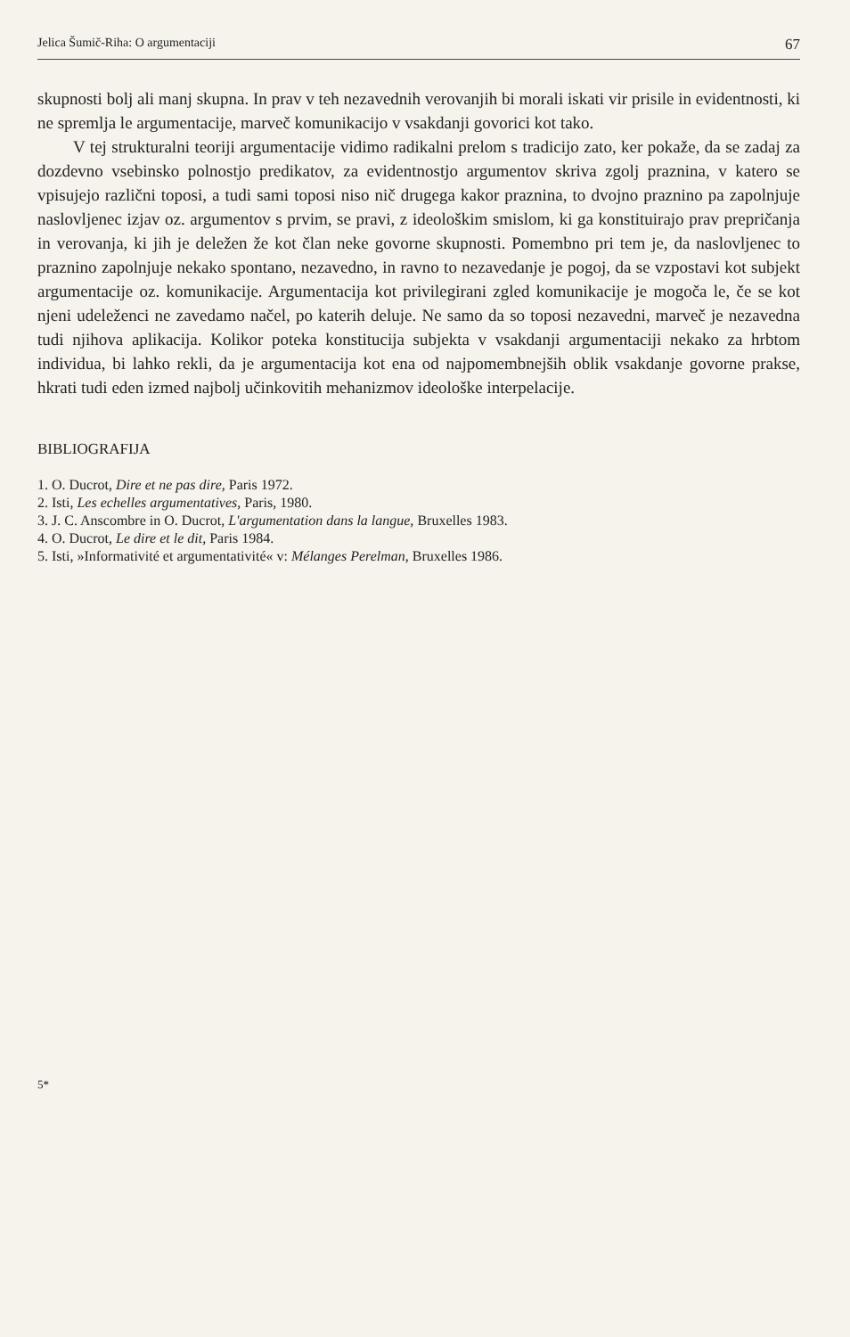Jelica Šumič-Riha: O argumentaciji 67
skupnosti bolj ali manj skupna. In prav v teh nezavednih verovanjih bi morali iskati vir prisile in evidentnosti, ki ne spremlja le argumentacije, marveč komunikacijo v vsakdanji govorici kot tako.
V tej strukturalni teoriji argumentacije vidimo radikalni prelom s tradicijo zato, ker pokaže, da se zadaj za dozdevno vsebinsko polnostjo predikatov, za evidentnostjo argumentov skriva zgolj praznina, v katero se vpisujejo različni toposi, a tudi sami toposi niso nič drugega kakor praznina, to dvojno praznino pa zapolnjuje naslovljenec izjav oz. argumentov s prvim, se pravi, z ideološkim smislom, ki ga konstituirajo prav prepričanja in verovanja, ki jih je deležen že kot član neke govorne skupnosti. Pomembno pri tem je, da naslovljenec to praznino zapolnjuje nekako spontano, nezavedno, in ravno to nezavedanje je pogoj, da se vzpostavi kot subjekt argumentacije oz. komunikacije. Argumentacija kot privilegirani zgled komunikacije je mogoča le, če se kot njeni udeleženci ne zavedamo načel, po katerih deluje. Ne samo da so toposi nezavedni, marveč je nezavedna tudi njihova aplikacija. Kolikor poteka konstitucija subjekta v vsakdanji argumentaciji nekako za hrbtom individua, bi lahko rekli, da je argumentacija kot ena od najpomembnejših oblik vsakdanje govorne prakse, hkrati tudi eden izmed najbolj učinkovitih mehanizmov ideološke interpelacije.
BIBLIOGRAFIJA
1. O. Ducrot, Dire et ne pas dire, Paris 1972.
2. Isti, Les echelles argumentatives, Paris, 1980.
3. J. C. Anscombre in O. Ducrot, L'argumentation dans la langue, Bruxelles 1983.
4. O. Ducrot, Le dire et le dit, Paris 1984.
5. Isti, »Informativité et argumentativité« v: Mélanges Perelman, Bruxelles 1986.
5*